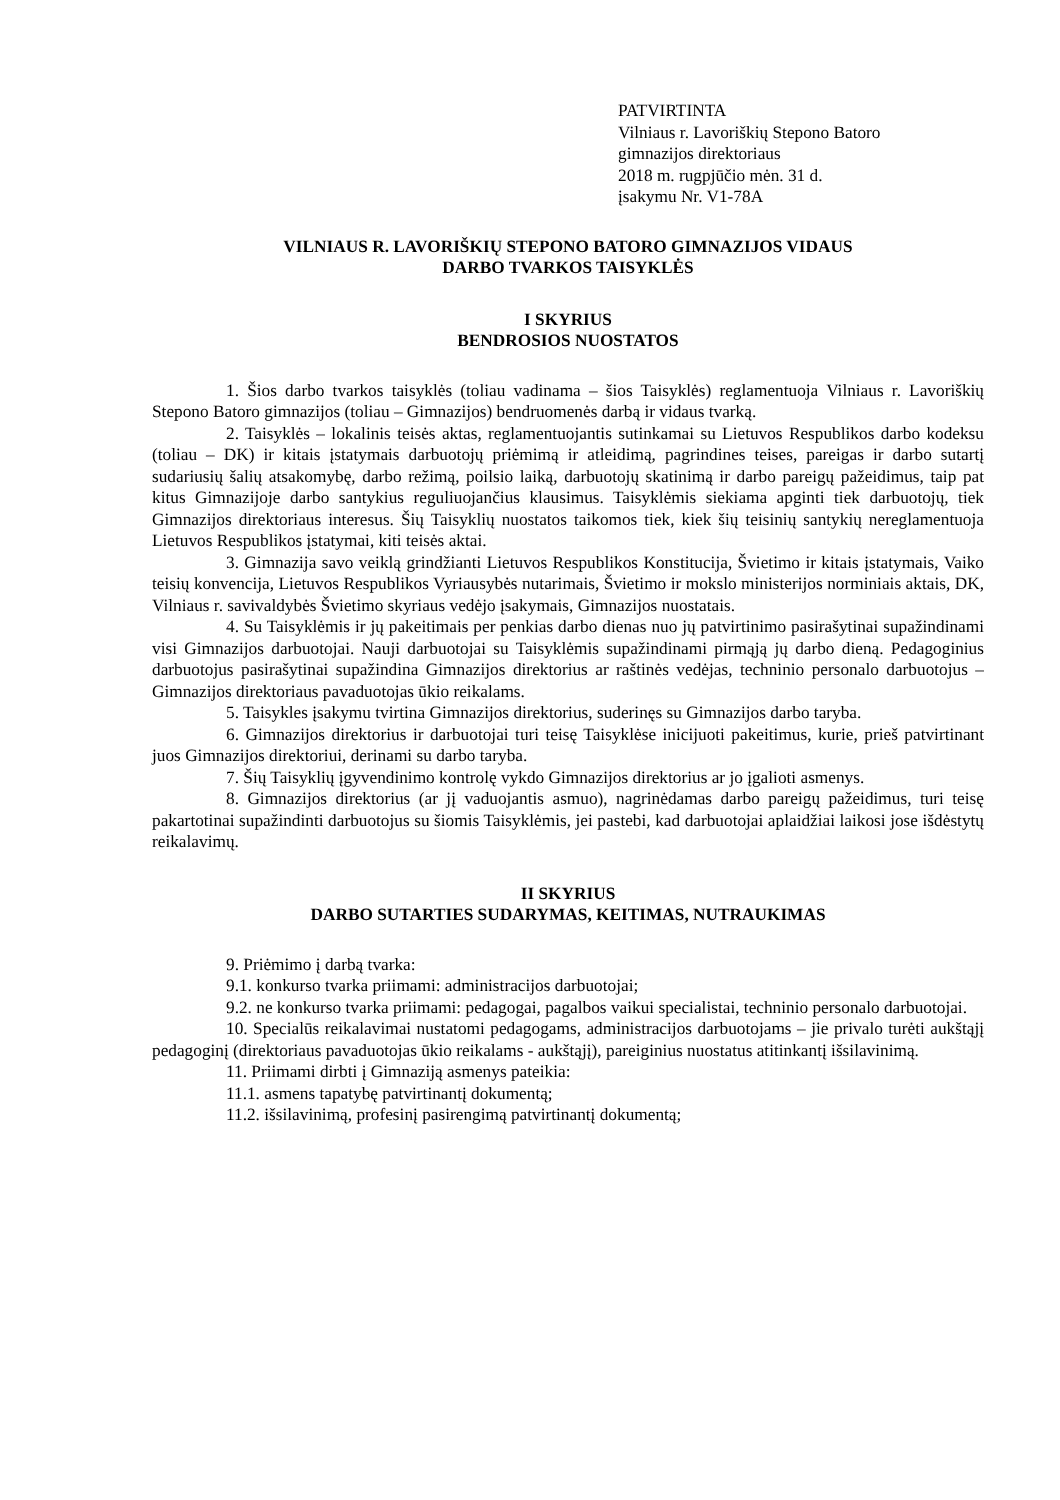PATVIRTINTA
Vilniaus r. Lavoriškių Stepono Batoro
gimnazijos direktoriaus
2018 m. rugpjūčio mėn. 31 d.
įsakymu Nr. V1-78A
VILNIAUS R. LAVORIŠKIŲ STEPONO BATORO GIMNAZIJOS VIDAUS
DARBO TVARKOS TAISYKLĖS
I SKYRIUS
BENDROSIOS NUOSTATOS
1. Šios darbo tvarkos taisyklės (toliau vadinama – šios Taisyklės) reglamentuoja Vilniaus r. Lavoriškių Stepono Batoro gimnazijos (toliau – Gimnazijos) bendruomenės darbą ir vidaus tvarką.
2. Taisyklės – lokalinis teisės aktas, reglamentuojantis sutinkamai su Lietuvos Respublikos darbo kodeksu (toliau – DK) ir kitais įstatymais darbuotojų priėmimą ir atleidimą, pagrindines teises, pareigas ir darbo sutartį sudariusių šalių atsakomybę, darbo režimą, poilsio laiką, darbuotojų skatinimą ir darbo pareigų pažeidimus, taip pat kitus Gimnazijoje darbo santykius reguliuojančius klausimus. Taisyklėmis siekiama apginti tiek darbuotojų, tiek Gimnazijos direktoriaus interesus. Šių Taisyklių nuostatos taikomos tiek, kiek šių teisinių santykių nereglamentuoja Lietuvos Respublikos įstatymai, kiti teisės aktai.
3. Gimnazija savo veiklą grindžianti Lietuvos Respublikos Konstitucija, Švietimo ir kitais įstatymais, Vaiko teisių konvencija, Lietuvos Respublikos Vyriausybės nutarimais, Švietimo ir mokslo ministerijos norminiais aktais, DK, Vilniaus r. savivaldybės Švietimo skyriaus vedėjo įsakymais, Gimnazijos nuostatais.
4. Su Taisyklėmis ir jų pakeitimais per penkias darbo dienas nuo jų patvirtinimo pasirašytinai supažindinami visi Gimnazijos darbuotojai. Nauji darbuotojai su Taisyklėmis supažindinami pirmąją jų darbo dieną. Pedagoginius darbuotojus pasirašytinai supažindina Gimnazijos direktorius ar raštinės vedėjas, techninio personalo darbuotojus – Gimnazijos direktoriaus pavaduotojas ūkio reikalams.
5. Taisykles įsakymu tvirtina Gimnazijos direktorius, suderinęs su Gimnazijos darbo taryba.
6. Gimnazijos direktorius ir darbuotojai turi teisę Taisyklėse inicijuoti pakeitimus, kurie, prieš patvirtinant juos Gimnazijos direktoriui, derinami su darbo taryba.
7. Šių Taisyklių įgyvendinimo kontrolę vykdo Gimnazijos direktorius ar jo įgalioti asmenys.
8. Gimnazijos direktorius (ar jį vaduojantis asmuo), nagrinėdamas darbo pareigų pažeidimus, turi teisę pakartotinai supažindinti darbuotojus su šiomis Taisyklėmis, jei pastebi, kad darbuotojai aplaidžiai laikosi jose išdėstytų reikalavimų.
II SKYRIUS
DARBO SUTARTIES SUDARYMAS, KEITIMAS, NUTRAUKIMAS
9. Priėmimo į darbą tvarka:
9.1. konkurso tvarka priimami: administracijos darbuotojai;
9.2. ne konkurso tvarka priimami: pedagogai, pagalbos vaikui specialistai, techninio personalo darbuotojai.
10. Specialūs reikalavimai nustatomi pedagogams, administracijos darbuotojams – jie privalo turėti aukštąjį pedagoginį (direktoriaus pavaduotojas ūkio reikalams - aukštąjį), pareiginius nuostatus atitinkantį išsilavinimą.
11. Priimami dirbti į Gimnaziją asmenys pateikia:
11.1. asmens tapatybę patvirtinantį dokumentą;
11.2. išsilavinimą, profesinį pasirengimą patvirtinantį dokumentą;